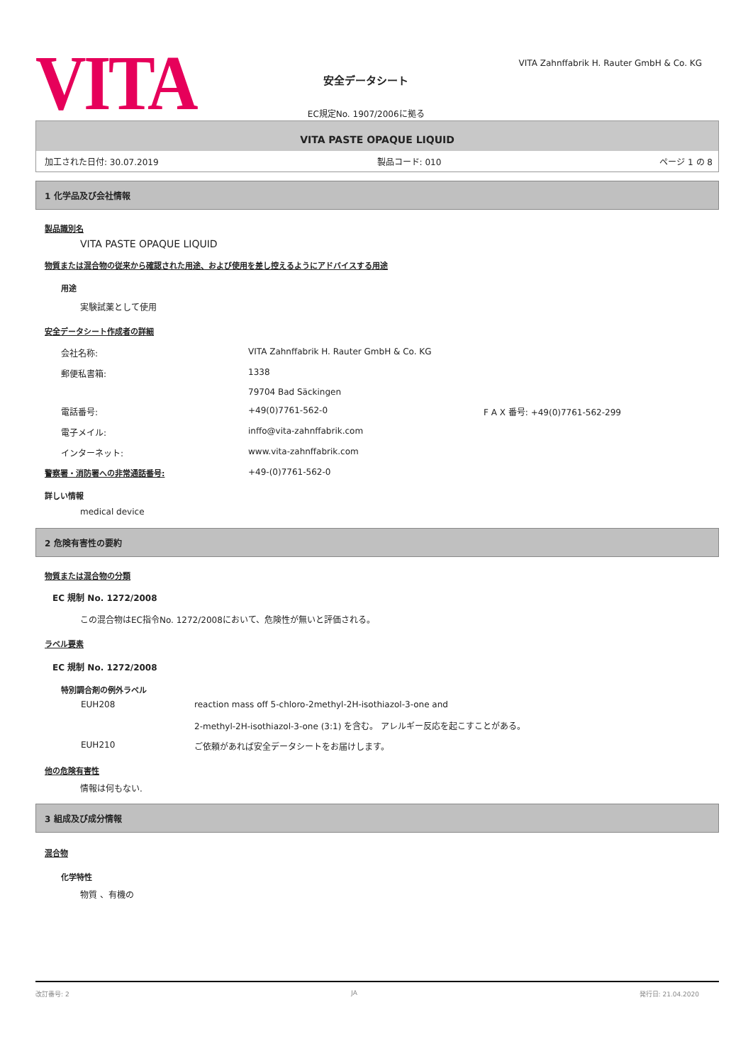VITA
安全データシート
EC規定No. 1907/2006に拠る
VITA Zahnffabrik H. Rauter GmbH & Co. KG
VITA PASTE OPAQUE LIQUID
加工された日付: 30.07.2019 製品コード: 010 ページ 1 の 8
1 化学品及び会社情報
製品識別名
VITA PASTE OPAQUE LIQUID
物質または混合物の従来から確認された用途、および使用を差し控えるようにアドバイスする用途
用途
実験試薬として使用
安全データシート作成者の詳細
会社名称: VITA Zahnffabrik H. Rauter GmbH & Co. KG
郵便私書箱: 1338
79704 Bad Säckingen
電話番号: +49(0)7761-562-0 F A X 番号: +49(0)7761-562-299
電子メイル: inffo@vita-zahnffabrik.com
インターネット: www.vita-zahnffabrik.com
警察署・消防署への非常通話番号: +49-(0)7761-562-0
詳しい情報
medical device
2 危険有害性の要約
物質または混合物の分類
EC 規制 No. 1272/2008
この混合物はEC指令No. 1272/2008において、危険性が無いと評価される。
ラベル要素
EC 規制 No. 1272/2008
特別調合剤の例外ラベル
EUH208 reaction mass off 5-chloro-2methyl-2H-isothiazol-3-one and
2-methyl-2H-isothiazol-3-one (3:1) を含む。 アレルギー反応を起こすことがある。
EUH210 ご依頼があれば安全データシートをお届けします。
他の危険有害性
情報は何もない.
3 組成及び成分情報
混合物
化学特性
物質 、有機の
改訂番号: 2 JA 発行日: 21.04.2020